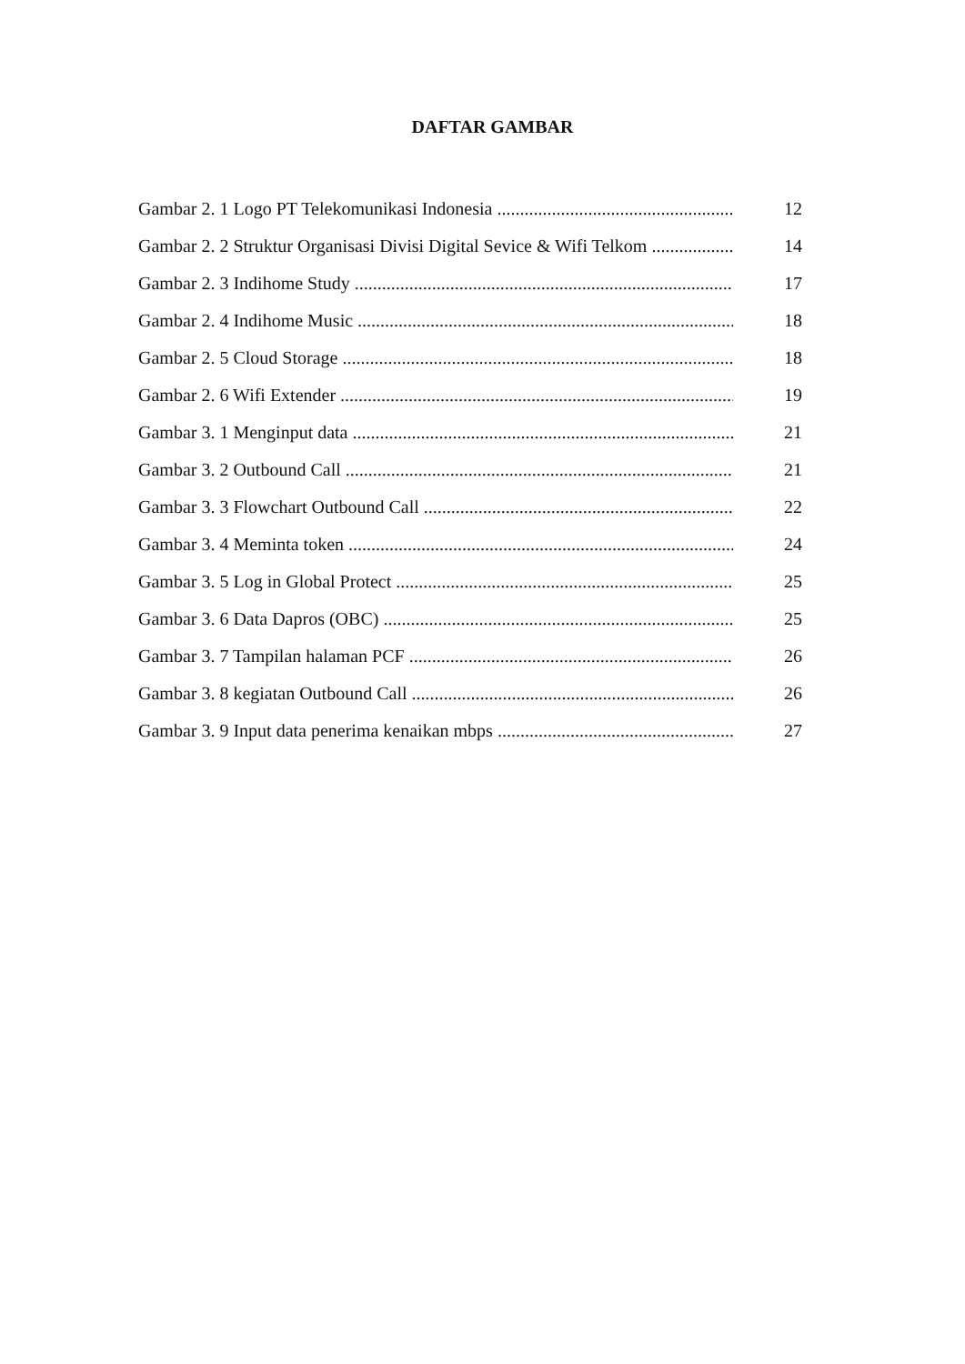DAFTAR GAMBAR
Gambar 2. 1 Logo PT Telekomunikasi Indonesia 12
Gambar 2. 2 Struktur Organisasi Divisi Digital Sevice & Wifi Telkom 14
Gambar 2. 3 Indihome Study 17
Gambar 2. 4 Indihome Music 18
Gambar 2. 5 Cloud Storage 18
Gambar 2. 6 Wifi Extender 19
Gambar 3. 1 Menginput data 21
Gambar 3. 2 Outbound Call 21
Gambar 3. 3 Flowchart Outbound Call 22
Gambar 3. 4 Meminta token 24
Gambar 3. 5 Log in Global Protect 25
Gambar 3. 6 Data Dapros (OBC) 25
Gambar 3. 7 Tampilan halaman PCF 26
Gambar 3. 8 kegiatan Outbound Call 26
Gambar 3. 9 Input data penerima kenaikan mbps 27